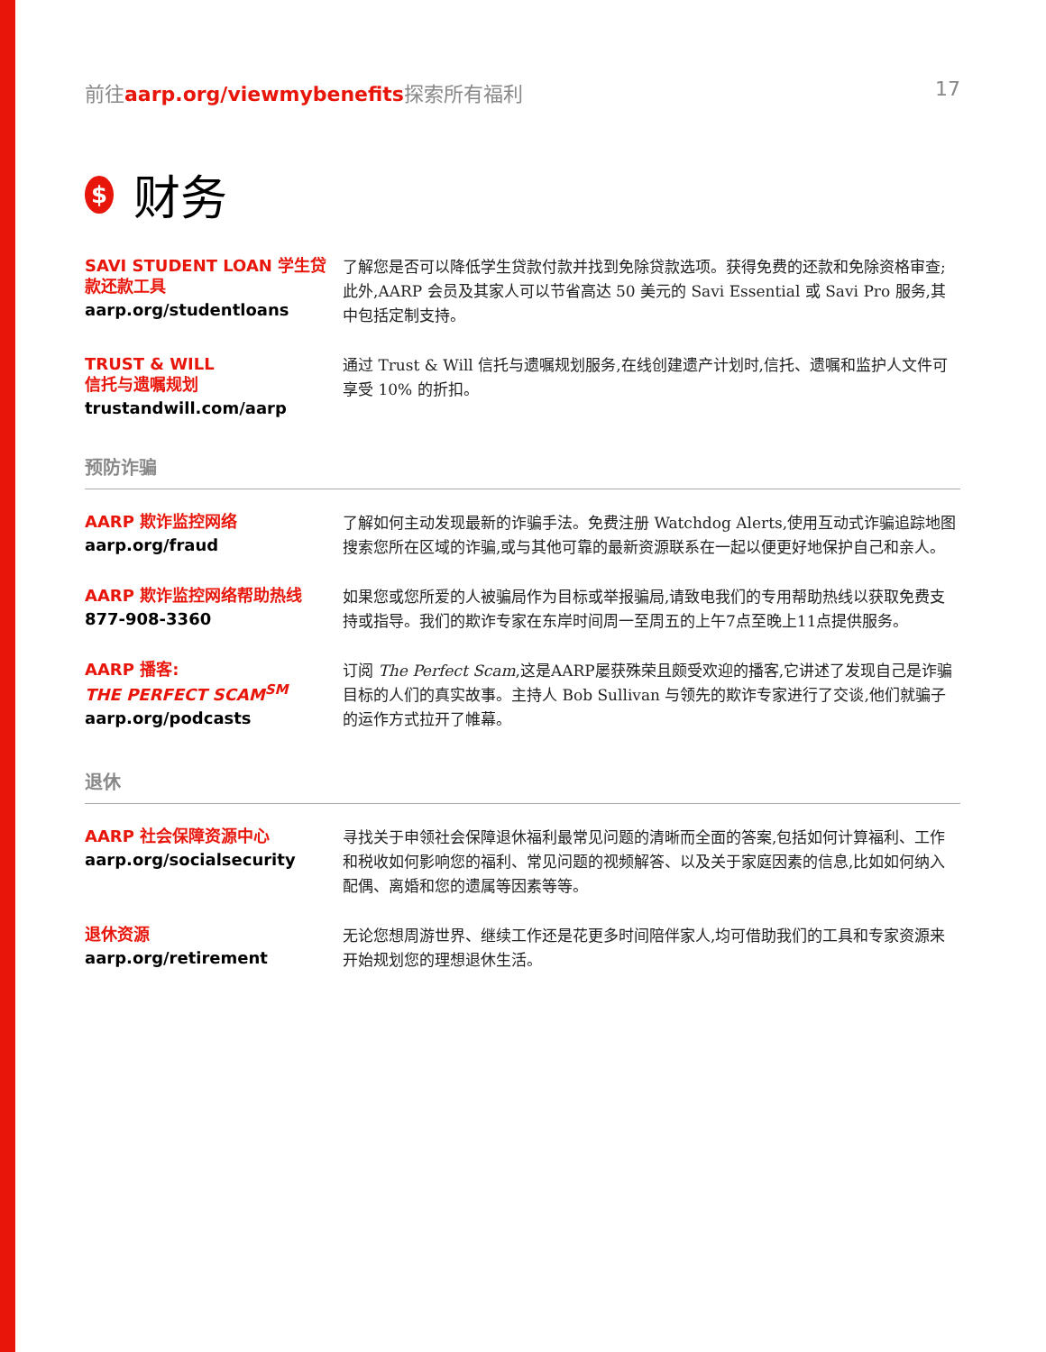前往aarp.org/viewmybenefits探索所有福利 17
$ 财务
SAVI STUDENT LOAN 学生贷款还款工具
aarp.org/studentloans
了解您是否可以降低学生贷款付款并找到免除贷款选项。获得免费的还款和免除资格审查;此外,AARP 会员及其家人可以节省高达 50 美元的 Savi Essential 或 Savi Pro 服务,其中包括定制支持。
TRUST & WILL
信托与遗嘱规划
trustandwill.com/aarp
通过 Trust & Will 信托与遗嘱规划服务,在线创建遗产计划时,信托、遗嘱和监护人文件可享受 10% 的折扣。
预防诈骗
AARP 欺诈监控网络
aarp.org/fraud
了解如何主动发现最新的诈骗手法。免费注册 Watchdog Alerts,使用互动式诈骗追踪地图搜索您所在区域的诈骗,或与其他可靠的最新资源联系在一起以便更好地保护自己和亲人。
AARP 欺诈监控网络帮助热线
877-908-3360
如果您或您所爱的人被骗局作为目标或举报骗局,请致电我们的专用帮助热线以获取免费支持或指导。我们的欺诈专家在东岸时间周一至周五的上午7点至晚上11点提供服务。
AARP 播客:
THE PERFECT SCAM<sup>SM</sup>
aarp.org/podcasts
订阅 The Perfect Scam,这是AARP屡获殊荣且颇受欢迎的播客,它讲述了发现自己是诈骗目标的人们的真实故事。主持人 Bob Sullivan 与领先的欺诈专家进行了交谈,他们就骗子的运作方式拉开了帷幕。
退休
AARP 社会保障资源中心
aarp.org/socialsecurity
寻找关于申领社会保障退休福利最常见问题的清晰而全面的答案,包括如何计算福利、工作和税收如何影响您的福利、常见问题的视频解答、以及关于家庭因素的信息,比如如何纳入配偶、离婚和您的遗属等因素等等。
退休资源
aarp.org/retirement
无论您想周游世界、继续工作还是花更多时间陪伴家人,均可借助我们的工具和专家资源来开始规划您的理想退休生活。